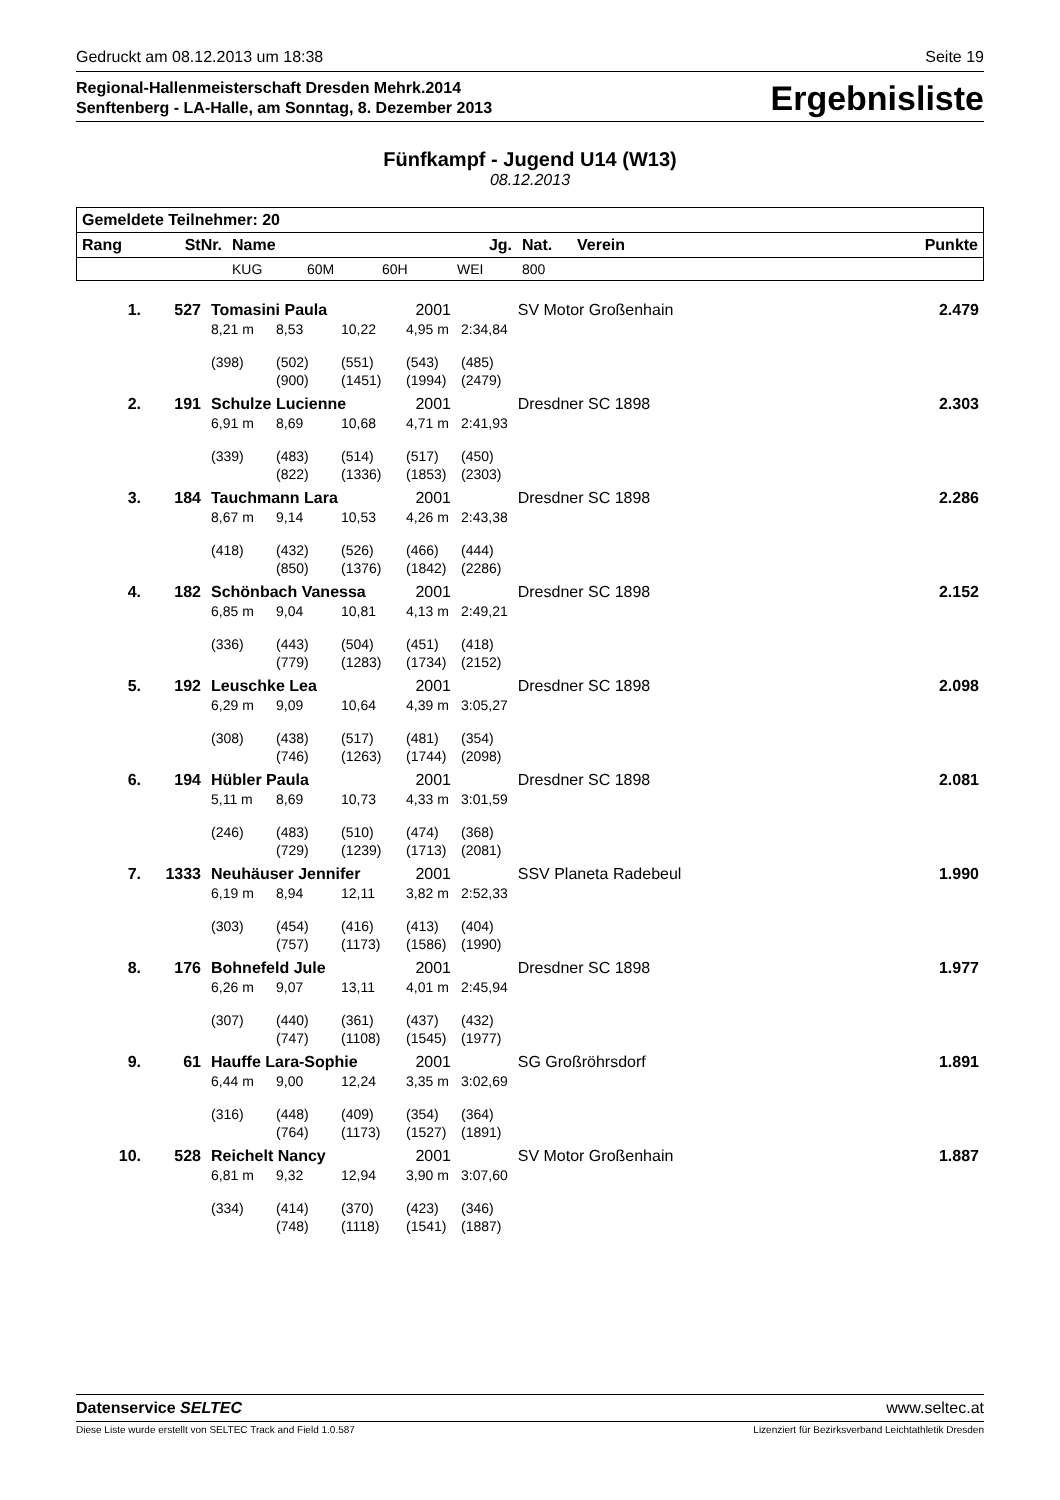Gedruckt am 08.12.2013 um 18:38 Seite 19
Regional-Hallenmeisterschaft Dresden Mehrk.2014
Senftenberg - LA-Halle, am Sonntag, 8. Dezember 2013
Ergebnisliste
Fünfkampf - Jugend U14 (W13)
08.12.2013
| Gemeldete Teilnehmer: 20 | | | | | | | | |
| --- | --- | --- | --- | --- | --- | --- | --- | --- |
| Rang | StNr. | Name | | | Jg. | Nat. | Verein | Punkte |
| | | KUG | 60M | 60H | WEI | 800 | | |
| 1. | 527 | Tomasini Paula | | | 2001 | | SV Motor Großenhain | 2.479 |
| | | 8,21 m | 8,53 | 10,22 | 4,95 m | 2:34,84 | | |
| | | (398) | (502) | (551) | (543) | (485) | | |
| | | | (900) | (1451) | (1994) | (2479) | | |
| 2. | 191 | Schulze Lucienne | | | 2001 | | Dresdner SC 1898 | 2.303 |
| | | 6,91 m | 8,69 | 10,68 | 4,71 m | 2:41,93 | | |
| | | (339) | (483) | (514) | (517) | (450) | | |
| | | | (822) | (1336) | (1853) | (2303) | | |
| 3. | 184 | Tauchmann Lara | | | 2001 | | Dresdner SC 1898 | 2.286 |
| | | 8,67 m | 9,14 | 10,53 | 4,26 m | 2:43,38 | | |
| | | (418) | (432) | (526) | (466) | (444) | | |
| | | | (850) | (1376) | (1842) | (2286) | | |
| 4. | 182 | Schönbach Vanessa | | | 2001 | | Dresdner SC 1898 | 2.152 |
| | | 6,85 m | 9,04 | 10,81 | 4,13 m | 2:49,21 | | |
| | | (336) | (443) | (504) | (451) | (418) | | |
| | | | (779) | (1283) | (1734) | (2152) | | |
| 5. | 192 | Leuschke Lea | | | 2001 | | Dresdner SC 1898 | 2.098 |
| | | 6,29 m | 9,09 | 10,64 | 4,39 m | 3:05,27 | | |
| | | (308) | (438) | (517) | (481) | (354) | | |
| | | | (746) | (1263) | (1744) | (2098) | | |
| 6. | 194 | Hübler Paula | | | 2001 | | Dresdner SC 1898 | 2.081 |
| | | 5,11 m | 8,69 | 10,73 | 4,33 m | 3:01,59 | | |
| | | (246) | (483) | (510) | (474) | (368) | | |
| | | | (729) | (1239) | (1713) | (2081) | | |
| 7. | 1333 | Neuhäuser Jennifer | | | 2001 | | SSV Planeta Radebeul | 1.990 |
| | | 6,19 m | 8,94 | 12,11 | 3,82 m | 2:52,33 | | |
| | | (303) | (454) | (416) | (413) | (404) | | |
| | | | (757) | (1173) | (1586) | (1990) | | |
| 8. | 176 | Bohnefeld Jule | | | 2001 | | Dresdner SC 1898 | 1.977 |
| | | 6,26 m | 9,07 | 13,11 | 4,01 m | 2:45,94 | | |
| | | (307) | (440) | (361) | (437) | (432) | | |
| | | | (747) | (1108) | (1545) | (1977) | | |
| 9. | 61 | Hauffe Lara-Sophie | | | 2001 | | SG Großröhrsdorf | 1.891 |
| | | 6,44 m | 9,00 | 12,24 | 3,35 m | 3:02,69 | | |
| | | (316) | (448) | (409) | (354) | (364) | | |
| | | | (764) | (1173) | (1527) | (1891) | | |
| 10. | 528 | Reichelt Nancy | | | 2001 | | SV Motor Großenhain | 1.887 |
| | | 6,81 m | 9,32 | 12,94 | 3,90 m | 3:07,60 | | |
| | | (334) | (414) | (370) | (423) | (346) | | |
| | | | (748) | (1118) | (1541) | (1887) | | |
Datenservice SELTEC www.seltec.at
Diese Liste wurde erstellt von SELTEC Track and Field 1.0.587 Lizenziert für Bezirksverband Leichtathletik Dresden